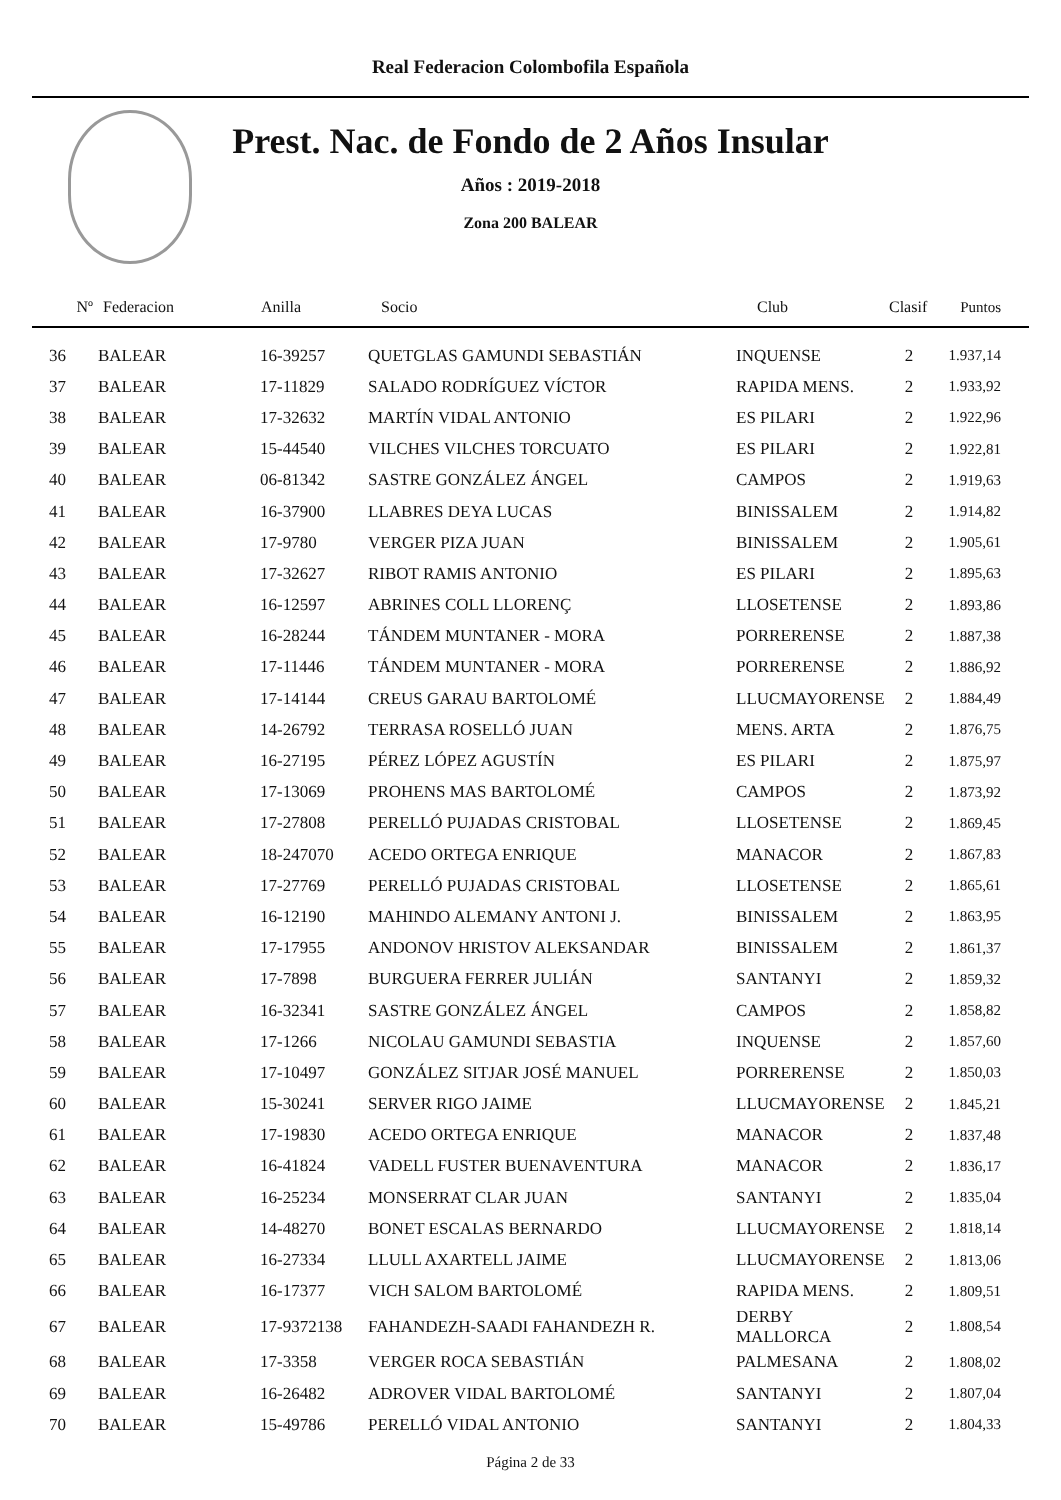Real Federacion Colombofila Española
Prest. Nac. de Fondo de 2 Años Insular
Años : 2019-2018
Zona 200 BALEAR
| Nº | Federacion | Anilla | Socio | Club | Clasif | Puntos |
| --- | --- | --- | --- | --- | --- | --- |
| 36 | BALEAR | 16-39257 | QUETGLAS GAMUNDI SEBASTIÁN | INQUENSE | 2 | 1.937,14 |
| 37 | BALEAR | 17-11829 | SALADO RODRÍGUEZ VÍCTOR | RAPIDA MENS. | 2 | 1.933,92 |
| 38 | BALEAR | 17-32632 | MARTÍN VIDAL ANTONIO | ES PILARI | 2 | 1.922,96 |
| 39 | BALEAR | 15-44540 | VILCHES VILCHES TORCUATO | ES PILARI | 2 | 1.922,81 |
| 40 | BALEAR | 06-81342 | SASTRE GONZÁLEZ ÁNGEL | CAMPOS | 2 | 1.919,63 |
| 41 | BALEAR | 16-37900 | LLABRES DEYA LUCAS | BINISSALEM | 2 | 1.914,82 |
| 42 | BALEAR | 17-9780 | VERGER PIZA JUAN | BINISSALEM | 2 | 1.905,61 |
| 43 | BALEAR | 17-32627 | RIBOT RAMIS ANTONIO | ES PILARI | 2 | 1.895,63 |
| 44 | BALEAR | 16-12597 | ABRINES COLL LLORENÇ | LLOSETENSE | 2 | 1.893,86 |
| 45 | BALEAR | 16-28244 | TÁNDEM MUNTANER - MORA | PORRERENSE | 2 | 1.887,38 |
| 46 | BALEAR | 17-11446 | TÁNDEM MUNTANER - MORA | PORRERENSE | 2 | 1.886,92 |
| 47 | BALEAR | 17-14144 | CREUS GARAU BARTOLOMÉ | LLUCMAYORENSE | 2 | 1.884,49 |
| 48 | BALEAR | 14-26792 | TERRASA ROSELLÓ JUAN | MENS. ARTA | 2 | 1.876,75 |
| 49 | BALEAR | 16-27195 | PÉREZ LÓPEZ AGUSTÍN | ES PILARI | 2 | 1.875,97 |
| 50 | BALEAR | 17-13069 | PROHENS MAS BARTOLOMÉ | CAMPOS | 2 | 1.873,92 |
| 51 | BALEAR | 17-27808 | PERELLÓ PUJADAS CRISTOBAL | LLOSETENSE | 2 | 1.869,45 |
| 52 | BALEAR | 18-247070 | ACEDO ORTEGA ENRIQUE | MANACOR | 2 | 1.867,83 |
| 53 | BALEAR | 17-27769 | PERELLÓ PUJADAS CRISTOBAL | LLOSETENSE | 2 | 1.865,61 |
| 54 | BALEAR | 16-12190 | MAHINDO ALEMANY ANTONI J. | BINISSALEM | 2 | 1.863,95 |
| 55 | BALEAR | 17-17955 | ANDONOV HRISTOV ALEKSANDAR | BINISSALEM | 2 | 1.861,37 |
| 56 | BALEAR | 17-7898 | BURGUERA FERRER JULIÁN | SANTANYI | 2 | 1.859,32 |
| 57 | BALEAR | 16-32341 | SASTRE GONZÁLEZ ÁNGEL | CAMPOS | 2 | 1.858,82 |
| 58 | BALEAR | 17-1266 | NICOLAU GAMUNDI SEBASTIA | INQUENSE | 2 | 1.857,60 |
| 59 | BALEAR | 17-10497 | GONZÁLEZ SITJAR JOSÉ MANUEL | PORRERENSE | 2 | 1.850,03 |
| 60 | BALEAR | 15-30241 | SERVER RIGO JAIME | LLUCMAYORENSE | 2 | 1.845,21 |
| 61 | BALEAR | 17-19830 | ACEDO ORTEGA ENRIQUE | MANACOR | 2 | 1.837,48 |
| 62 | BALEAR | 16-41824 | VADELL FUSTER BUENAVENTURA | MANACOR | 2 | 1.836,17 |
| 63 | BALEAR | 16-25234 | MONSERRAT CLAR JUAN | SANTANYI | 2 | 1.835,04 |
| 64 | BALEAR | 14-48270 | BONET ESCALAS BERNARDO | LLUCMAYORENSE | 2 | 1.818,14 |
| 65 | BALEAR | 16-27334 | LLULL AXARTELL JAIME | LLUCMAYORENSE | 2 | 1.813,06 |
| 66 | BALEAR | 16-17377 | VICH SALOM BARTOLOMÉ | RAPIDA MENS. | 2 | 1.809,51 |
| 67 | BALEAR | 17-9372138 | FAHANDEZH-SAADI FAHANDEZH R. | DERBY MALLORCA | 2 | 1.808,54 |
| 68 | BALEAR | 17-3358 | VERGER ROCA SEBASTIÁN | PALMESANA | 2 | 1.808,02 |
| 69 | BALEAR | 16-26482 | ADROVER VIDAL BARTOLOMÉ | SANTANYI | 2 | 1.807,04 |
| 70 | BALEAR | 15-49786 | PERELLÓ VIDAL ANTONIO | SANTANYI | 2 | 1.804,33 |
Página 2 de 33